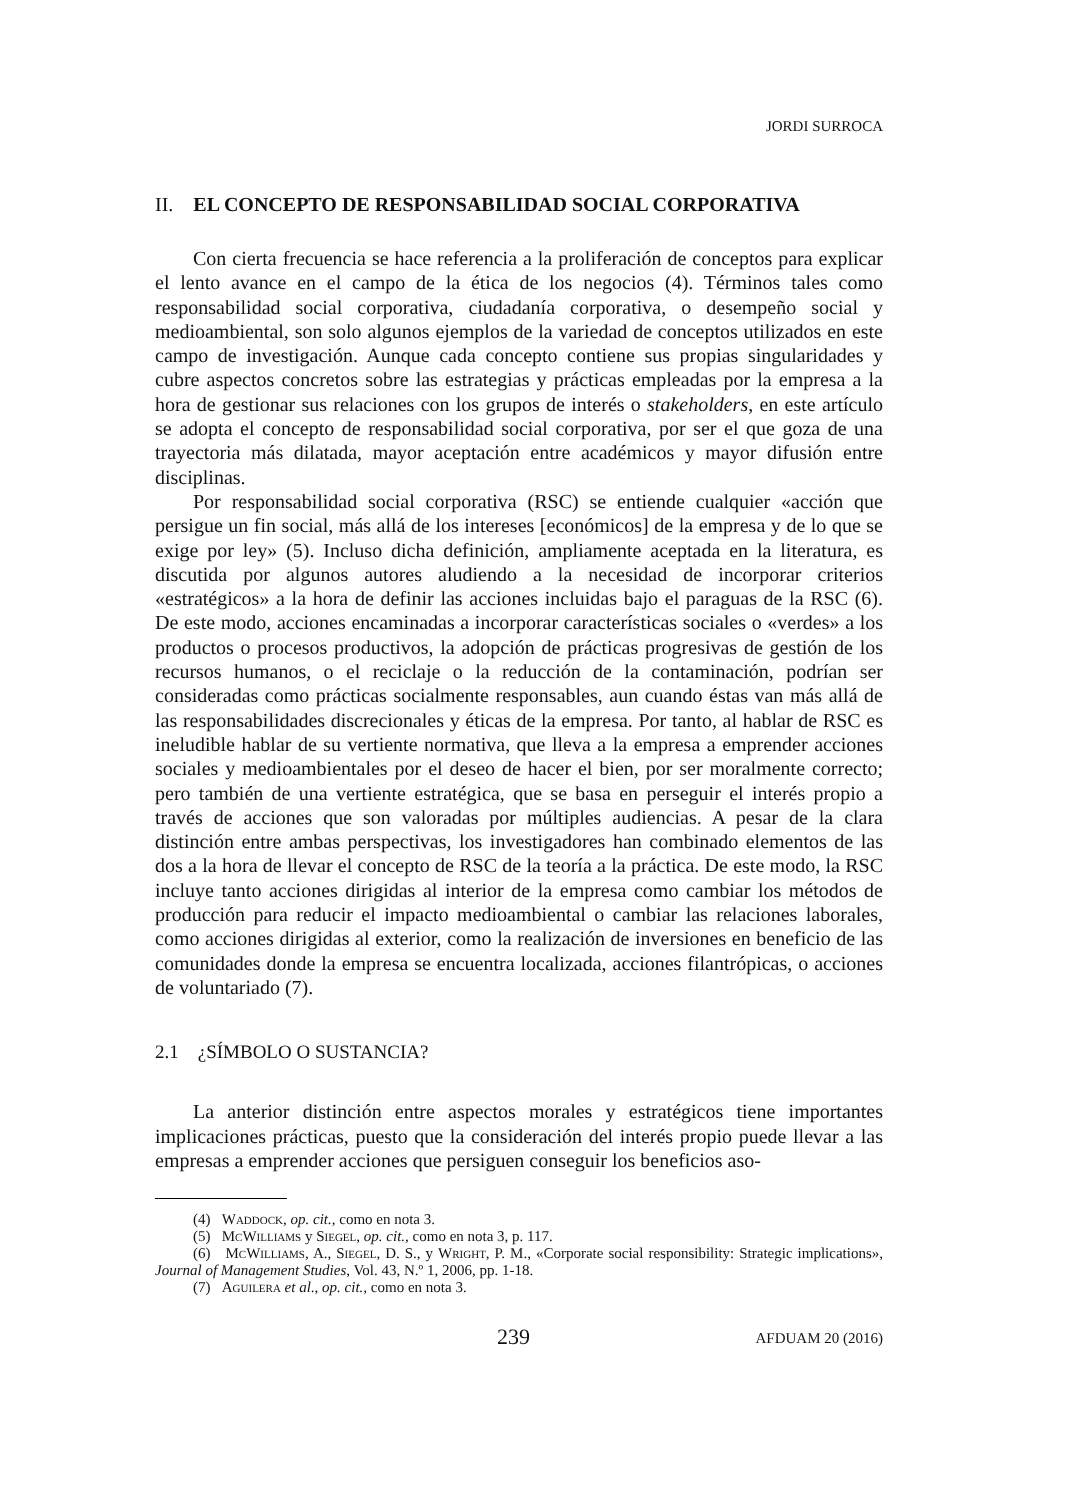JORDI SURROCA
II. EL CONCEPTO DE RESPONSABILIDAD SOCIAL CORPORATIVA
Con cierta frecuencia se hace referencia a la proliferación de conceptos para explicar el lento avance en el campo de la ética de los negocios (4). Términos tales como responsabilidad social corporativa, ciudadanía corporativa, o desempeño social y medioambiental, son solo algunos ejemplos de la variedad de conceptos utilizados en este campo de investigación. Aunque cada concepto contiene sus propias singularidades y cubre aspectos concretos sobre las estrategias y prácticas empleadas por la empresa a la hora de gestionar sus relaciones con los grupos de interés o stakeholders, en este artículo se adopta el concepto de responsabilidad social corporativa, por ser el que goza de una trayectoria más dilatada, mayor aceptación entre académicos y mayor difusión entre disciplinas.
Por responsabilidad social corporativa (RSC) se entiende cualquier «acción que persigue un fin social, más allá de los intereses [económicos] de la empresa y de lo que se exige por ley» (5). Incluso dicha definición, ampliamente aceptada en la literatura, es discutida por algunos autores aludiendo a la necesidad de incorporar criterios «estratégicos» a la hora de definir las acciones incluidas bajo el paraguas de la RSC (6). De este modo, acciones encaminadas a incorporar características sociales o «verdes» a los productos o procesos productivos, la adopción de prácticas progresivas de gestión de los recursos humanos, o el reciclaje o la reducción de la contaminación, podrían ser consideradas como prácticas socialmente responsables, aun cuando éstas van más allá de las responsabilidades discrecionales y éticas de la empresa. Por tanto, al hablar de RSC es ineludible hablar de su vertiente normativa, que lleva a la empresa a emprender acciones sociales y medioambientales por el deseo de hacer el bien, por ser moralmente correcto; pero también de una vertiente estratégica, que se basa en perseguir el interés propio a través de acciones que son valoradas por múltiples audiencias. A pesar de la clara distinción entre ambas perspectivas, los investigadores han combinado elementos de las dos a la hora de llevar el concepto de RSC de la teoría a la práctica. De este modo, la RSC incluye tanto acciones dirigidas al interior de la empresa como cambiar los métodos de producción para reducir el impacto medioambiental o cambiar las relaciones laborales, como acciones dirigidas al exterior, como la realización de inversiones en beneficio de las comunidades donde la empresa se encuentra localizada, acciones filantrópicas, o acciones de voluntariado (7).
2.1 ¿SÍMBOLO O SUSTANCIA?
La anterior distinción entre aspectos morales y estratégicos tiene importantes implicaciones prácticas, puesto que la consideración del interés propio puede llevar a las empresas a emprender acciones que persiguen conseguir los beneficios aso-
(4) Waddock, op. cit., como en nota 3.
(5) McWilliams y Siegel, op. cit., como en nota 3, p. 117.
(6) McWilliams, A., Siegel, D. S., y Wright, P. M., «Corporate social responsibility: Strategic implications», Journal of Management Studies, Vol. 43, N.º 1, 2006, pp. 1-18.
(7) Aguilera et al., op. cit., como en nota 3.
239 AFDUAM 20 (2016)